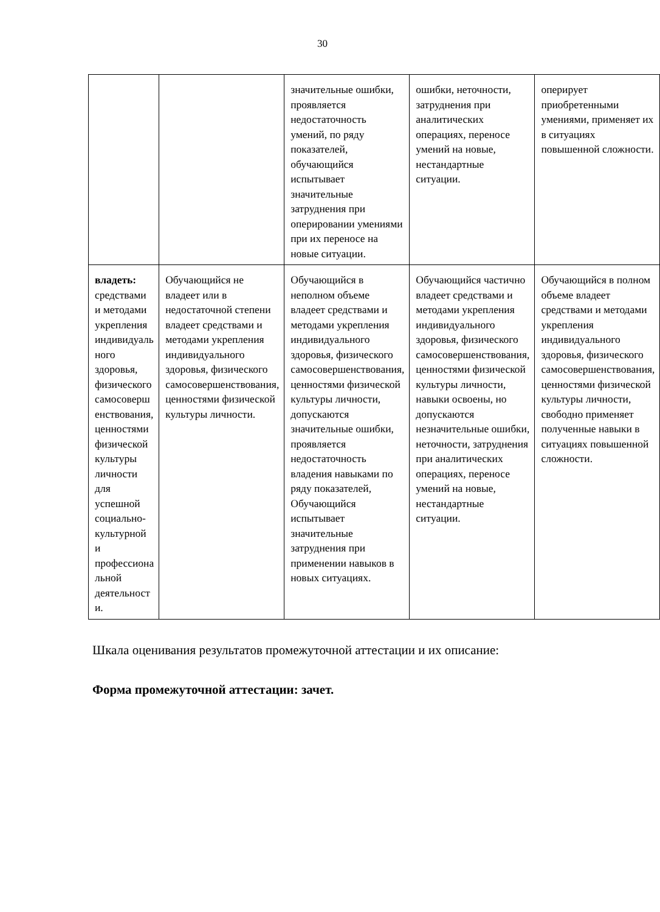30
| | | значительные ошибки, проявляется недостаточность умений, по ряду показателей, обучающийся испытывает значительные затруднения при оперировании умениями при их переносе на новые ситуации. | ошибки, неточности, затруднения при аналитических операциях, переносе умений на новые, нестандартные ситуации. | оперирует приобретенными умениями, применяет их в ситуациях повышенной сложности. |
| владеть: средствами и методами укрепления индивидуаль ного здоровья, физического самосоверш енствования, ценностями физической культуры личности для успешной социально-культурной и профессиона льной деятельност и. | Обучающийся не владеет или в недостаточной степени владеет средствами и методами укрепления индивидуального здоровья, физического самосовершенствования, ценностями физической культуры личности. | Обучающийся в неполном объеме владеет средствами и методами укрепления индивидуального здоровья, физического самосовершенствования, ценностями физической культуры личности, допускаются значительные ошибки, проявляется недостаточность владения навыками по ряду показателей, Обучающийся испытывает значительные затруднения при применении навыков в новых ситуациях. | Обучающийся частично владеет средствами и методами укрепления индивидуального здоровья, физического самосовершенствования, ценностями физической культуры личности, навыки освоены, но допускаются незначительные ошибки, неточности, затруднения при аналитических операциях, переносе умений на новые, нестандартные ситуации. | Обучающийся в полном объеме владеет средствами и методами укрепления индивидуального здоровья, физического самосовершенствования, ценностями физической культуры личности, свободно применяет полученные навыки в ситуациях повышенной сложности. |
Шкала оценивания результатов промежуточной аттестации и их описание:
Форма промежуточной аттестации: зачет.